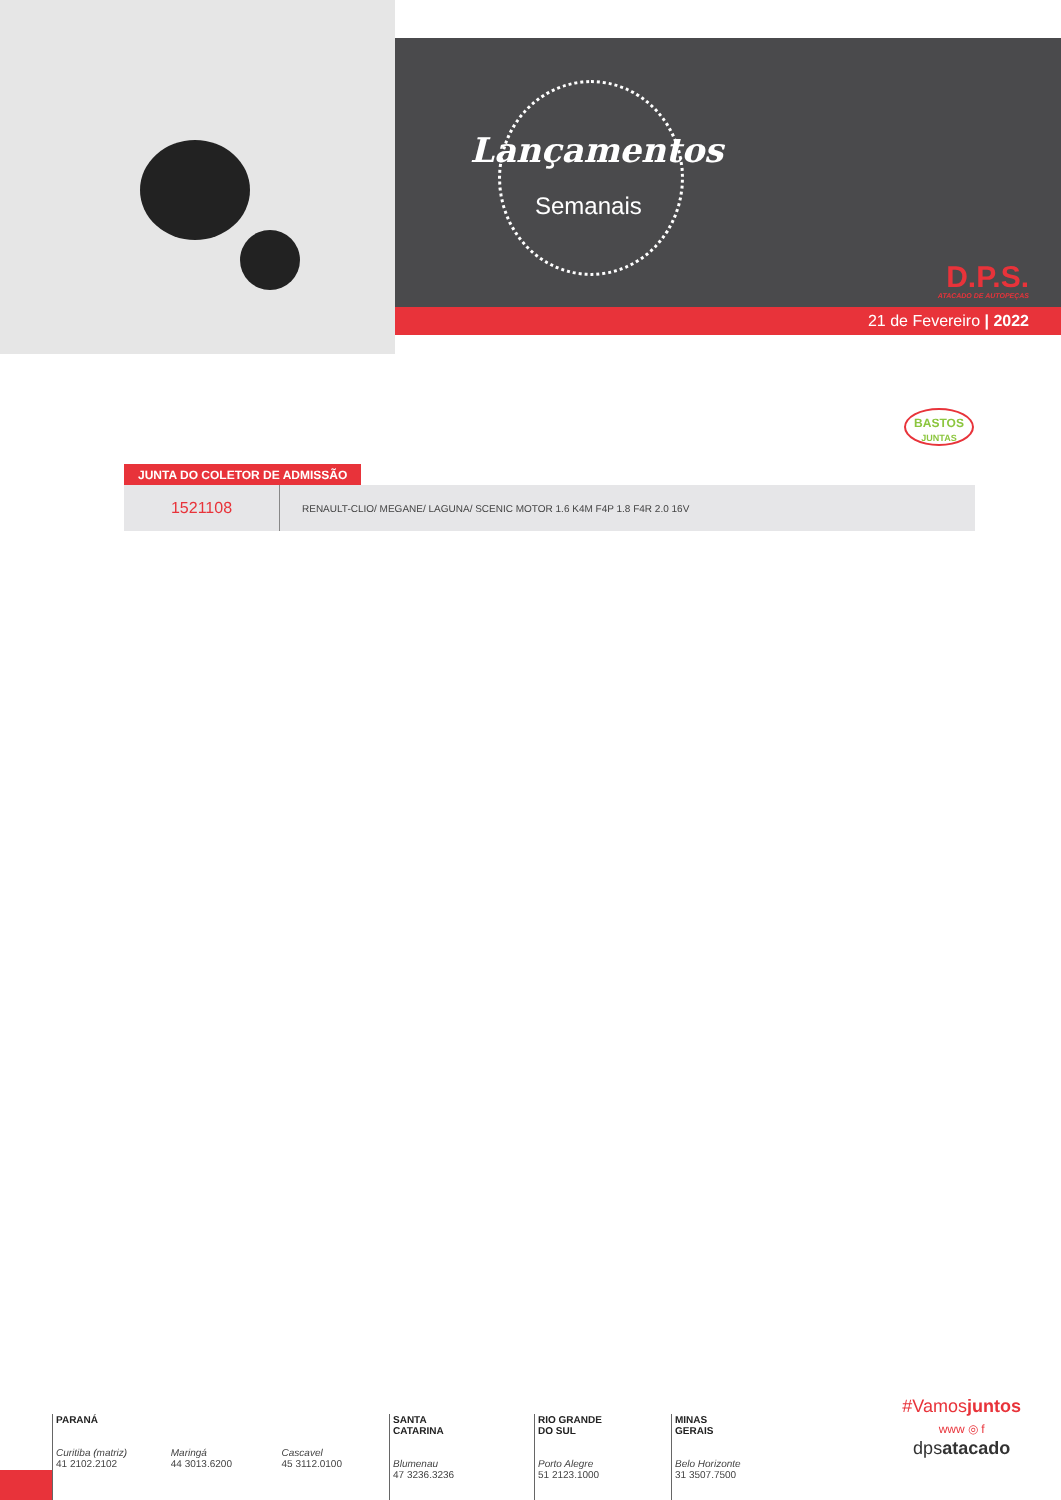Lançamentos
Semanais
D.P.S.
ATACADO DE AUTOPEÇAS
21 de Fevereiro | 2022
BASTOS
JUNTAS
JUNTA DO COLETOR DE ADMISSÃO
| 1521108 | RENAULT-CLIO/ MEGANE/ LAGUNA/ SCENIC MOTOR 1.6 K4M F4P 1.8 F4R 2.0 16V |
PARANÁ
Curitiba (matriz) 41 2102.2102 Maringá 44 3013.6200 Cascavel 45 3112.0100
SANTA
CATARINA
Blumenau
47 3236.3236
RIO GRANDE
DO SUL
Porto Alegre
51 2123.1000
MINAS
GERAIS
Belo Horizonte
31 3507.7500
#Vamosjuntos
www ◎ f
dpsatacado